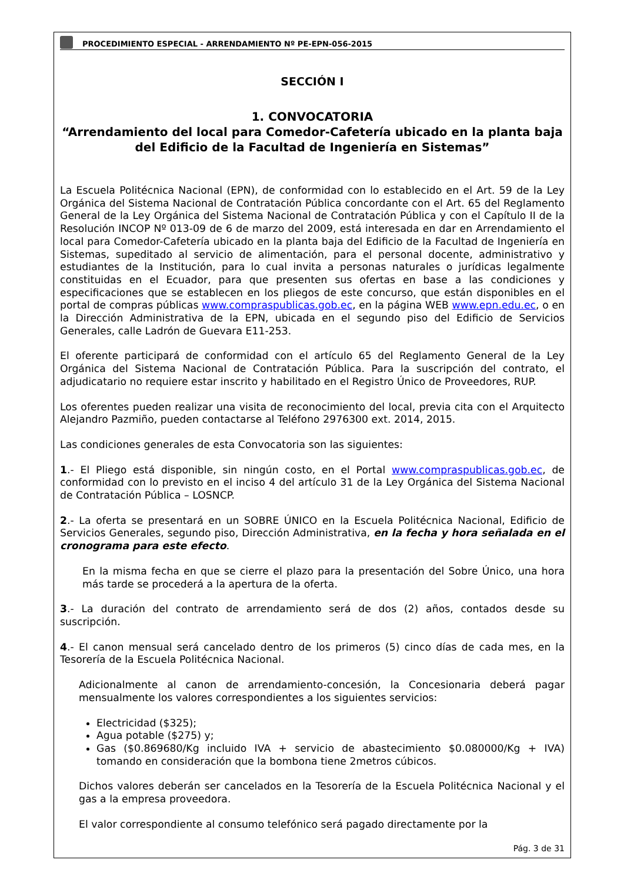PROCEDIMIENTO ESPECIAL - ARRENDAMIENTO Nº PE-EPN-056-2015
SECCIÓN I
1. CONVOCATORIA
“Arrendamiento del local para Comedor-Cafetería ubicado en la planta baja del Edificio de la Facultad de Ingeniería en Sistemas”
La Escuela Politécnica Nacional (EPN), de conformidad con lo establecido en el Art. 59 de la Ley Orgánica del Sistema Nacional de Contratación Pública concordante con el Art. 65 del Reglamento General de la Ley Orgánica del Sistema Nacional de Contratación Pública y con el Capítulo II de la Resolución INCOP Nº 013-09 de 6 de marzo del 2009, está interesada en dar en Arrendamiento el local para Comedor-Cafetería ubicado en la planta baja del Edificio de la Facultad de Ingeniería en Sistemas, supeditado al servicio de alimentación, para el personal docente, administrativo y estudiantes de la Institución, para lo cual invita a personas naturales o jurídicas legalmente constituidas en el Ecuador, para que presenten sus ofertas en base a las condiciones y especificaciones que se establecen en los pliegos de este concurso, que están disponibles en el portal de compras públicas www.compraspublicas.gob.ec, en la página WEB www.epn.edu.ec, o en la Dirección Administrativa de la EPN, ubicada en el segundo piso del Edificio de Servicios Generales, calle Ladrón de Guevara E11-253.
El oferente participará de conformidad con el artículo 65 del Reglamento General de la Ley Orgánica del Sistema Nacional de Contratación Pública. Para la suscripción del contrato, el adjudicatario no requiere estar inscrito y habilitado en el Registro Único de Proveedores, RUP.
Los oferentes pueden realizar una visita de reconocimiento del local, previa cita con el Arquitecto Alejandro Pazmiño, pueden contactarse al Teléfono 2976300 ext. 2014, 2015.
Las condiciones generales de esta Convocatoria son las siguientes:
1.- El Pliego está disponible, sin ningún costo, en el Portal www.compraspublicas.gob.ec, de conformidad con lo previsto en el inciso 4 del artículo 31 de la Ley Orgánica del Sistema Nacional de Contratación Pública – LOSNCP.
2.- La oferta se presentará en un SOBRE ÚNICO en la Escuela Politécnica Nacional, Edificio de Servicios Generales, segundo piso, Dirección Administrativa, en la fecha y hora señalada en el cronograma para este efecto.
En la misma fecha en que se cierre el plazo para la presentación del Sobre Único, una hora más tarde se procederá a la apertura de la oferta.
3.- La duración del contrato de arrendamiento será de dos (2) años, contados desde su suscripción.
4.- El canon mensual será cancelado dentro de los primeros (5) cinco días de cada mes, en la Tesorería de la Escuela Politécnica Nacional.
Adicionalmente al canon de arrendamiento-concesión, la Concesionaria deberá pagar mensualmente los valores correspondientes a los siguientes servicios:
Electricidad ($325);
Agua potable ($275) y;
Gas ($0.869680/Kg incluido IVA + servicio de abastecimiento $0.080000/Kg + IVA) tomando en consideración que la bombona tiene 2metros cúbicos.
Dichos valores deberán ser cancelados en la Tesorería de la Escuela Politécnica Nacional y el gas a la empresa proveedora.
El valor correspondiente al consumo telefónico será pagado directamente por la
Pág. 3 de 31